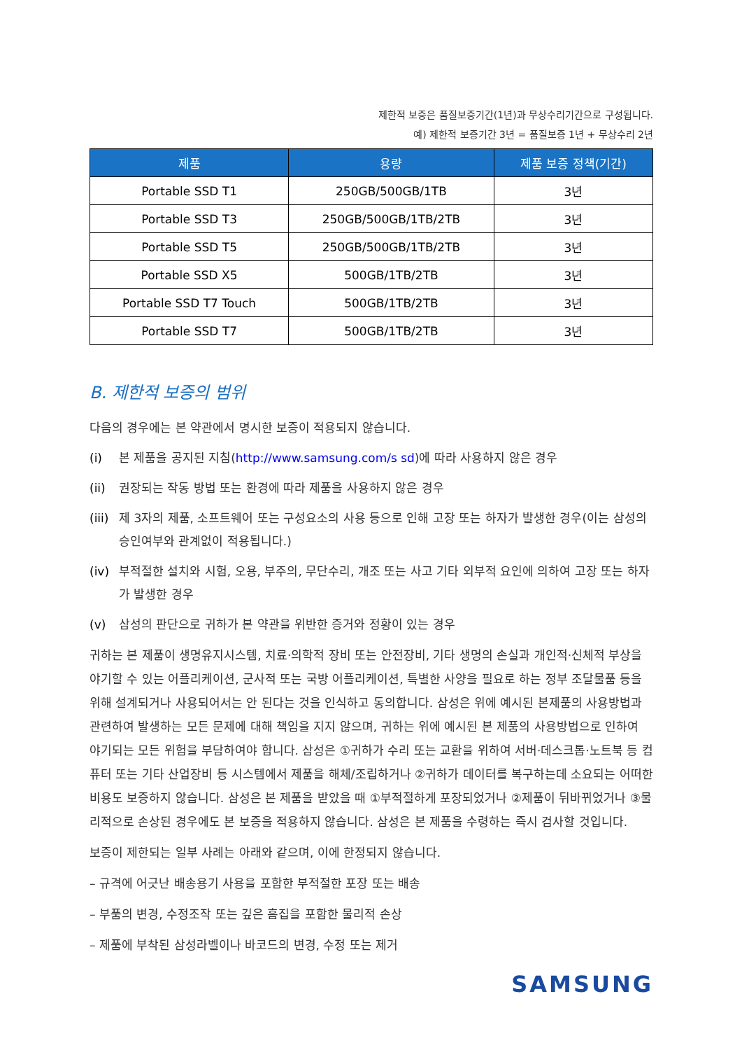제한적 보증은 품질보증기간(1년)과 무상수리기간으로 구성됩니다.
예) 제한적 보증기간 3년 = 품질보증 1년 + 무상수리 2년
| 제품 | 용량 | 제품 보증 정책(기간) |
| --- | --- | --- |
| Portable SSD T1 | 250GB/500GB/1TB | 3년 |
| Portable SSD T3 | 250GB/500GB/1TB/2TB | 3년 |
| Portable SSD T5 | 250GB/500GB/1TB/2TB | 3년 |
| Portable SSD X5 | 500GB/1TB/2TB | 3년 |
| Portable SSD T7 Touch | 500GB/1TB/2TB | 3년 |
| Portable SSD T7 | 500GB/1TB/2TB | 3년 |
B. 제한적 보증의 범위
다음의 경우에는 본 약관에서 명시한 보증이 적용되지 않습니다.
(i) 본 제품을 공지된 지침(http://www.samsung.com/s sd)에 따라 사용하지 않은 경우
(ii) 권장되는 작동 방법 또는 환경에 따라 제품을 사용하지 않은 경우
(iii) 제 3자의 제품, 소프트웨어 또는 구성요소의 사용 등으로 인해 고장 또는 하자가 발생한 경우(이는 삼성의 승인여부와 관계없이 적용됩니다.)
(iv) 부적절한 설치와 시험, 오용, 부주의, 무단수리, 개조 또는 사고 기타 외부적 요인에 의하여 고장 또는 하자가 발생한 경우
(v) 삼성의 판단으로 귀하가 본 약관을 위반한 증거와 정황이 있는 경우
귀하는 본 제품이 생명유지시스템, 치료·의학적 장비 또는 안전장비, 기타 생명의 손실과 개인적·신체적 부상을 야기할 수 있는 어플리케이션, 군사적 또는 국방 어플리케이션, 특별한 사양을 필요로 하는 정부 조달물품 등을 위해 설계되거나 사용되어서는 안 된다는 것을 인식하고 동의합니다. 삼성은 위에 예시된 본제품의 사용방법과 관련하여 발생하는 모든 문제에 대해 책임을 지지 않으며, 귀하는 위에 예시된 본 제품의 사용방법으로 인하여 야기되는 모든 위험을 부담하여야 합니다. 삼성은 ①귀하가 수리 또는 교환을 위하여 서버·데스크톱·노트북 등 컴퓨터 또는 기타 산업장비 등 시스템에서 제품을 해체/조립하거나 ②귀하가 데이터를 복구하는데 소요되는 어떠한 비용도 보증하지 않습니다. 삼성은 본 제품을 받았을 때 ①부적절하게 포장되었거나 ②제품이 뒤바뀌었거나 ③물리적으로 손상된 경우에도 본 보증을 적용하지 않습니다. 삼성은 본 제품을 수령하는 즉시 검사할 것입니다.
보증이 제한되는 일부 사례는 아래와 같으며, 이에 한정되지 않습니다.
– 규격에 어긋난 배송용기 사용을 포함한 부적절한 포장 또는 배송
– 부품의 변경, 수정조작 또는 깊은 흠집을 포함한 물리적 손상
– 제품에 부착된 삼성라벨이나 바코드의 변경, 수정 또는 제거
SAMSUNG